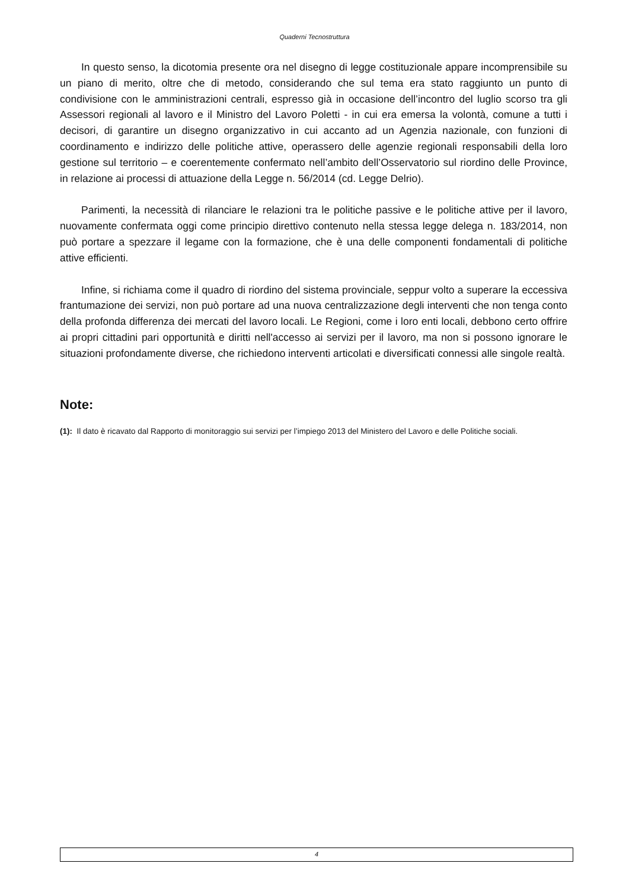Quaderni Tecnostruttura
In questo senso, la dicotomia presente ora nel disegno di legge costituzionale appare incomprensibile su un piano di merito, oltre che di metodo, considerando che sul tema era stato raggiunto un punto di condivisione con le amministrazioni centrali, espresso già in occasione dell’incontro del luglio scorso tra gli Assessori regionali al lavoro e il Ministro del Lavoro Poletti - in cui era emersa la volontà, comune a tutti i decisori, di garantire un disegno organizzativo in cui accanto ad un Agenzia nazionale, con funzioni di coordinamento e indirizzo delle politiche attive, operassero delle agenzie regionali responsabili della loro gestione sul territorio – e coerentemente confermato nell’ambito dell’Osservatorio sul riordino delle Province, in relazione ai processi di attuazione della Legge n. 56/2014 (cd. Legge Delrio).
Parimenti, la necessità di rilanciare le relazioni tra le politiche passive e le politiche attive per il lavoro, nuovamente confermata oggi come principio direttivo contenuto nella stessa legge delega n. 183/2014, non può portare a spezzare il legame con la formazione, che è una delle componenti fondamentali di politiche attive efficienti.
Infine, si richiama come il quadro di riordino del sistema provinciale, seppur volto a superare la eccessiva frantumazione dei servizi, non può portare ad una nuova centralizzazione degli interventi che non tenga conto della profonda differenza dei mercati del lavoro locali. Le Regioni, come i loro enti locali, debbono certo offrire ai propri cittadini pari opportunità e diritti nell'accesso ai servizi per il lavoro, ma non si possono ignorare le situazioni profondamente diverse, che richiedono interventi articolati e diversificati connessi alle singole realtà.
Note:
(1): Il dato è ricavato dal Rapporto di monitoraggio sui servizi per l’impiego 2013 del Ministero del Lavoro e delle Politiche sociali.
4